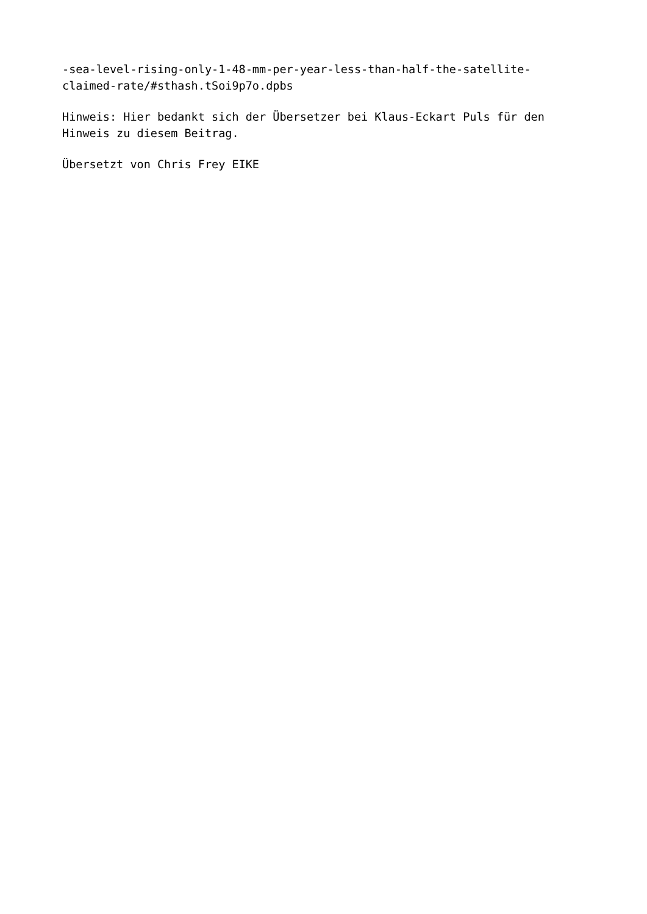-sea-level-rising-only-1-48-mm-per-year-less-than-half-the-satellite-
claimed-rate/#sthash.tSoi9p7o.dpbs
Hinweis: Hier bedankt sich der Übersetzer bei Klaus-Eckart Puls für den
Hinweis zu diesem Beitrag.
Übersetzt von Chris Frey EIKE